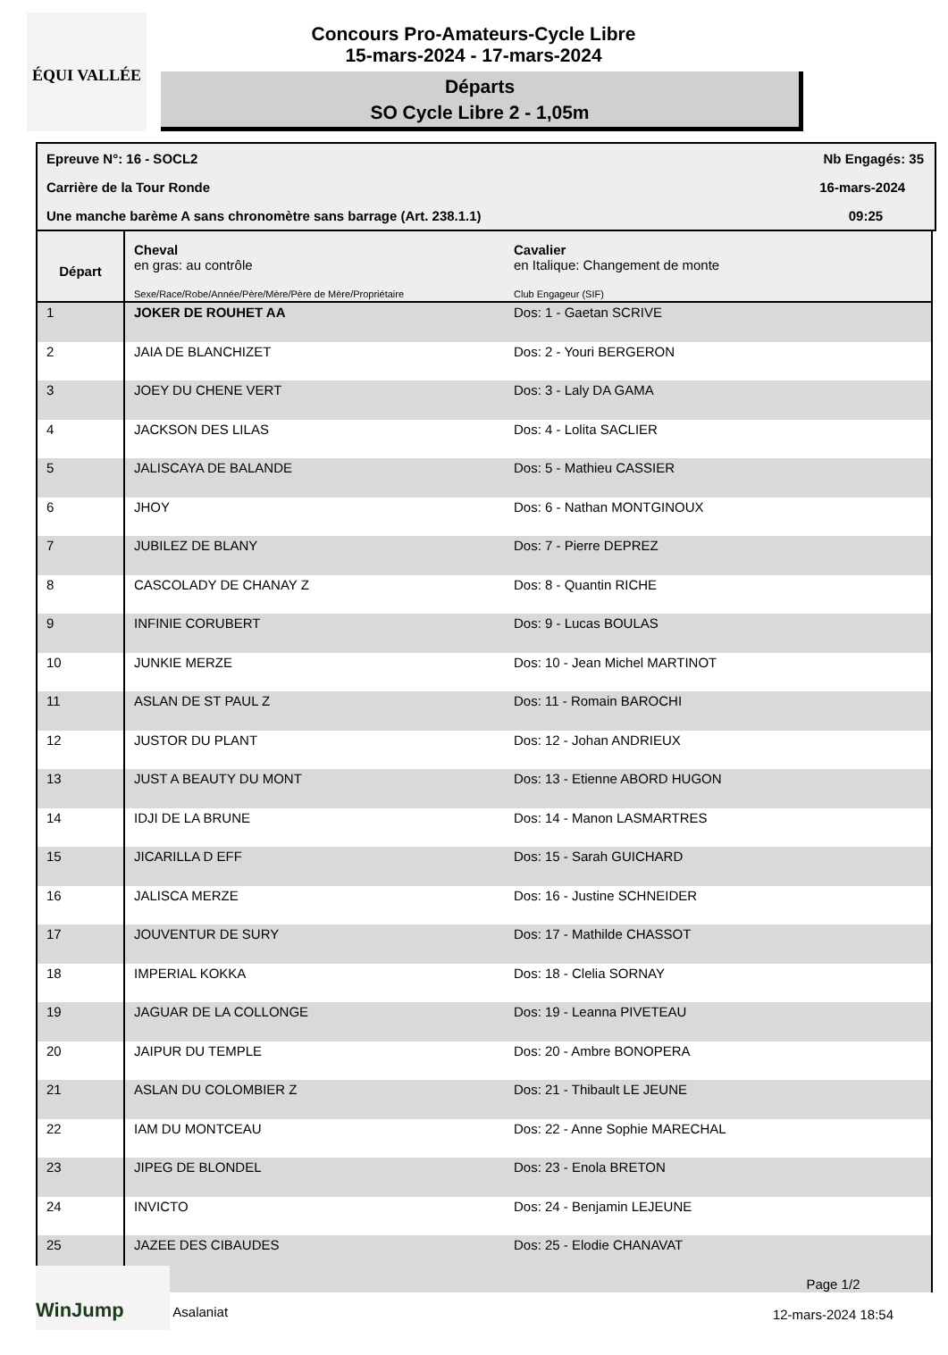ÉQUI VALLÉE
Concours Pro-Amateurs-Cycle Libre
15-mars-2024 - 17-mars-2024
Départs
SO Cycle Libre 2 - 1,05m
Epreuve N°: 16 - SOCL2 Nb Engagés: 35
Carrière de la Tour Ronde 16-mars-2024
Une manche barème A sans chronomètre sans barrage (Art. 238.1.1) 09:25
| Départ | Cheval en gras: au contrôle Sexe/Race/Robe/Année/Père/Mère/Père de Mère/Propriétaire | Cavalier en Italique: Changement de monte Club Engageur (SIF) |
| --- | --- | --- |
| 1 | JOKER DE ROUHET AA | Dos: 1 - Gaetan SCRIVE |
| 2 | JAIA DE BLANCHIZET | Dos: 2 - Youri BERGERON |
| 3 | JOEY DU CHENE VERT | Dos: 3 - Laly DA GAMA |
| 4 | JACKSON DES LILAS | Dos: 4 - Lolita SACLIER |
| 5 | JALISCAYA DE BALANDE | Dos: 5 - Mathieu CASSIER |
| 6 | JHOY | Dos: 6 - Nathan MONTGINOUX |
| 7 | JUBILEZ DE BLANY | Dos: 7 - Pierre DEPREZ |
| 8 | CASCOLADY DE CHANAY Z | Dos: 8 - Quantin RICHE |
| 9 | INFINIE CORUBERT | Dos: 9 - Lucas BOULAS |
| 10 | JUNKIE MERZE | Dos: 10 - Jean Michel MARTINOT |
| 11 | ASLAN DE ST PAUL Z | Dos: 11 - Romain BAROCHI |
| 12 | JUSTOR DU PLANT | Dos: 12 - Johan ANDRIEUX |
| 13 | JUST A BEAUTY DU MONT | Dos: 13 - Etienne ABORD HUGON |
| 14 | IDJI DE LA BRUNE | Dos: 14 - Manon LASMARTRES |
| 15 | JICARILLA D EFF | Dos: 15 - Sarah GUICHARD |
| 16 | JALISCA MERZE | Dos: 16 - Justine SCHNEIDER |
| 17 | JOUVENTUR DE SURY | Dos: 17 - Mathilde CHASSOT |
| 18 | IMPERIAL KOKKA | Dos: 18 - Clelia SORNAY |
| 19 | JAGUAR DE LA COLLONGE | Dos: 19 - Leanna PIVETEAU |
| 20 | JAIPUR DU TEMPLE | Dos: 20 - Ambre BONOPERA |
| 21 | ASLAN DU COLOMBIER Z | Dos: 21 - Thibault LE JEUNE |
| 22 | IAM DU MONTCEAU | Dos: 22 - Anne Sophie MARECHAL |
| 23 | JIPEG DE BLONDEL | Dos: 23 - Enola BRETON |
| 24 | INVICTO | Dos: 24 - Benjamin LEJEUNE |
| 25 | JAZEE DES CIBAUDES | Dos: 25 - Elodie CHANAVAT |
WinJump Asalaniat
Page 1/2
12-mars-2024 18:54